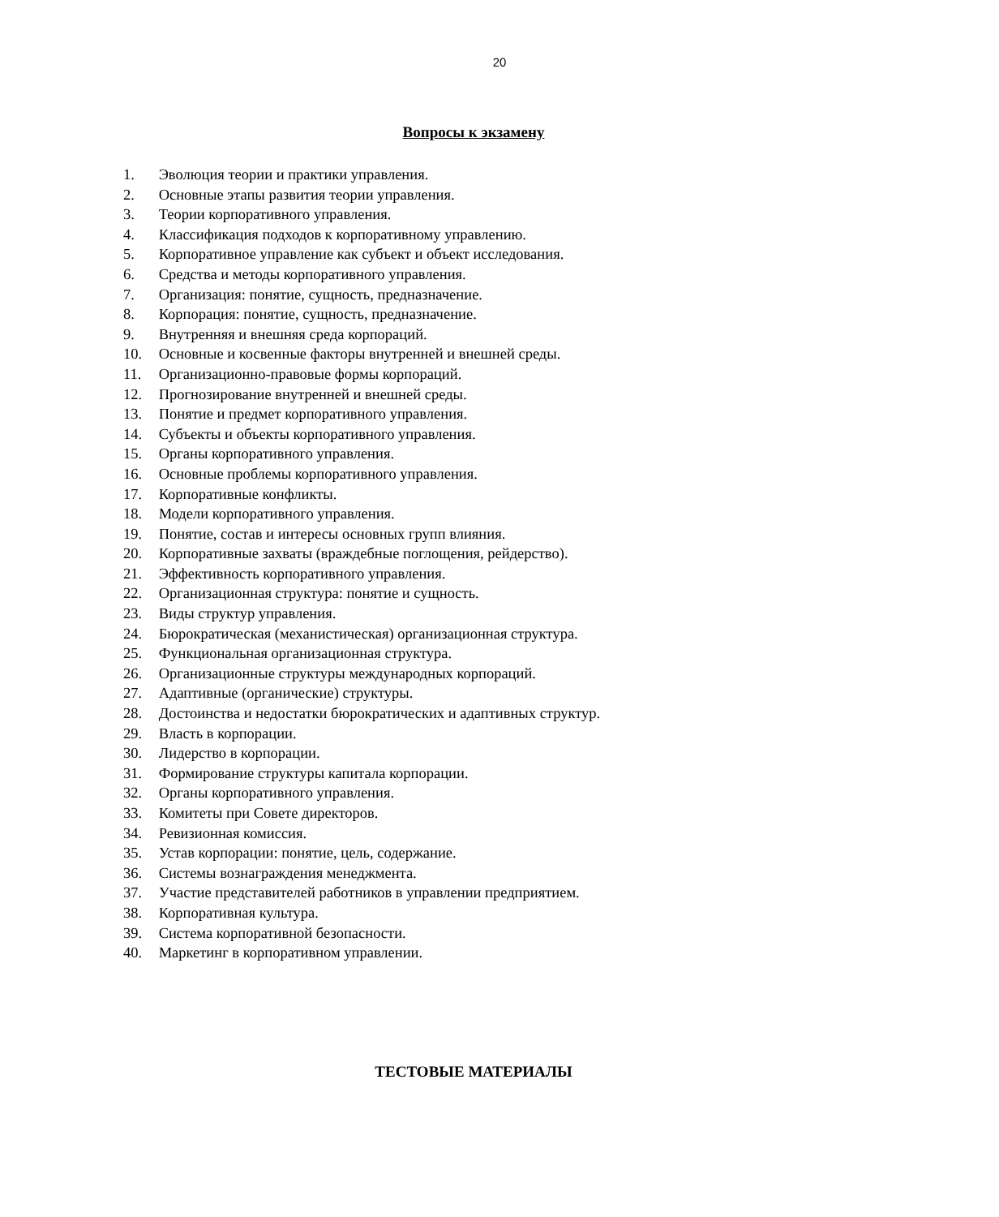20
Вопросы к экзамену
1. Эволюция теории и практики управления.
2. Основные этапы развития теории управления.
3. Теории корпоративного управления.
4. Классификация подходов к корпоративному управлению.
5. Корпоративное управление как субъект и объект исследования.
6. Средства и методы корпоративного управления.
7. Организация: понятие, сущность, предназначение.
8. Корпорация: понятие, сущность, предназначение.
9. Внутренняя и внешняя среда корпораций.
10. Основные и косвенные факторы внутренней и внешней среды.
11. Организационно-правовые формы корпораций.
12. Прогнозирование внутренней и внешней среды.
13. Понятие и предмет корпоративного управления.
14. Субъекты и объекты корпоративного управления.
15. Органы корпоративного управления.
16. Основные проблемы корпоративного управления.
17. Корпоративные конфликты.
18. Модели корпоративного управления.
19. Понятие, состав и интересы основных групп влияния.
20. Корпоративные захваты (враждебные поглощения, рейдерство).
21. Эффективность корпоративного управления.
22. Организационная структура: понятие и сущность.
23. Виды структур управления.
24. Бюрократическая (механистическая) организационная структура.
25. Функциональная организационная структура.
26. Организационные структуры международных корпораций.
27. Адаптивные (органические) структуры.
28. Достоинства и недостатки бюрократических и адаптивных структур.
29. Власть в корпорации.
30. Лидерство в корпорации.
31. Формирование структуры капитала корпорации.
32. Органы корпоративного управления.
33. Комитеты при Совете директоров.
34. Ревизионная комиссия.
35. Устав корпорации: понятие, цель, содержание.
36. Системы вознаграждения менеджмента.
37. Участие представителей работников в управлении предприятием.
38. Корпоративная культура.
39. Система корпоративной безопасности.
40. Маркетинг в корпоративном управлении.
ТЕСТОВЫЕ МАТЕРИАЛЫ